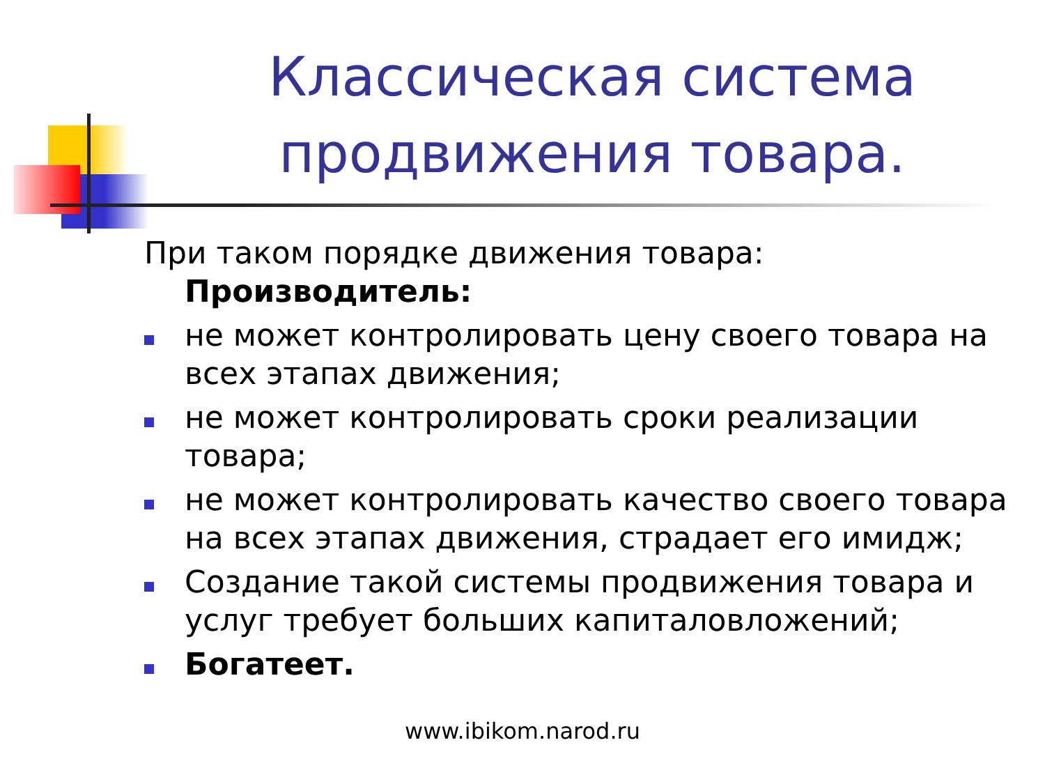Классическая система продвижения товара.
При таком порядке движения товара:
Производитель:
не может контролировать цену своего товара на всех этапах движения;
не может контролировать сроки реализации товара;
не может контролировать качество своего товара на всех этапах движения, страдает его имидж;
Создание такой системы продвижения товара и услуг требует больших капиталовложений;
Богатеет.
www.ibikom.narod.ru